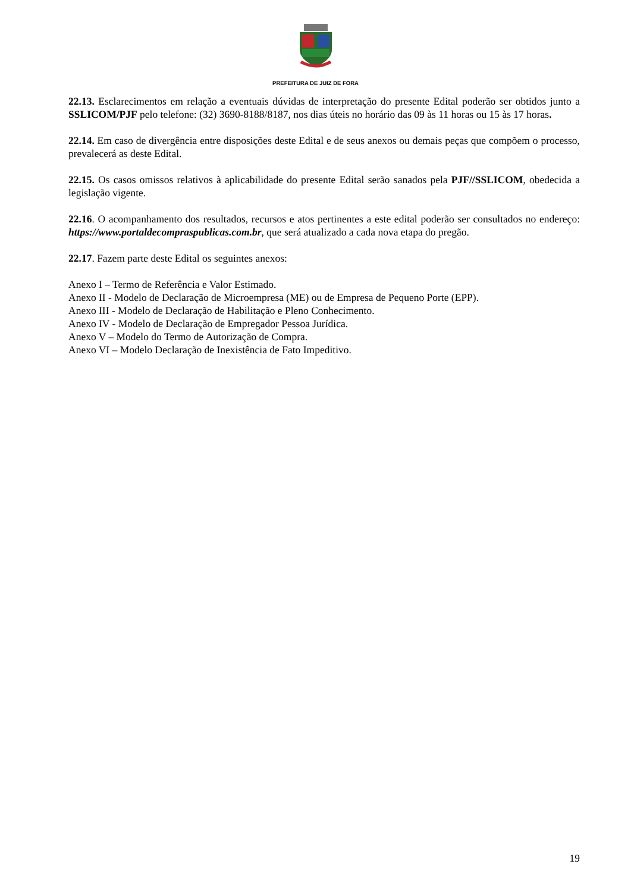PREFEITURA DE JUIZ DE FORA
22.13. Esclarecimentos em relação a eventuais dúvidas de interpretação do presente Edital poderão ser obtidos junto a SSLICOM/PJF pelo telefone: (32) 3690-8188/8187, nos dias úteis no horário das 09 às 11 horas ou 15 às 17 horas.
22.14. Em caso de divergência entre disposições deste Edital e de seus anexos ou demais peças que compõem o processo, prevalecerá as deste Edital.
22.15. Os casos omissos relativos à aplicabilidade do presente Edital serão sanados pela PJF//SSLICOM, obedecida a legislação vigente.
22.16. O acompanhamento dos resultados, recursos e atos pertinentes a este edital poderão ser consultados no endereço: https://www.portaldecompraspublicas.com.br, que será atualizado a cada nova etapa do pregão.
22.17. Fazem parte deste Edital os seguintes anexos:
Anexo I – Termo de Referência e Valor Estimado.
Anexo II - Modelo de Declaração de Microempresa (ME) ou de Empresa de Pequeno Porte (EPP).
Anexo III - Modelo de Declaração de Habilitação e Pleno Conhecimento.
Anexo IV - Modelo de Declaração de Empregador Pessoa Jurídica.
Anexo V – Modelo do Termo de Autorização de Compra.
Anexo VI – Modelo Declaração de Inexistência de Fato Impeditivo.
19